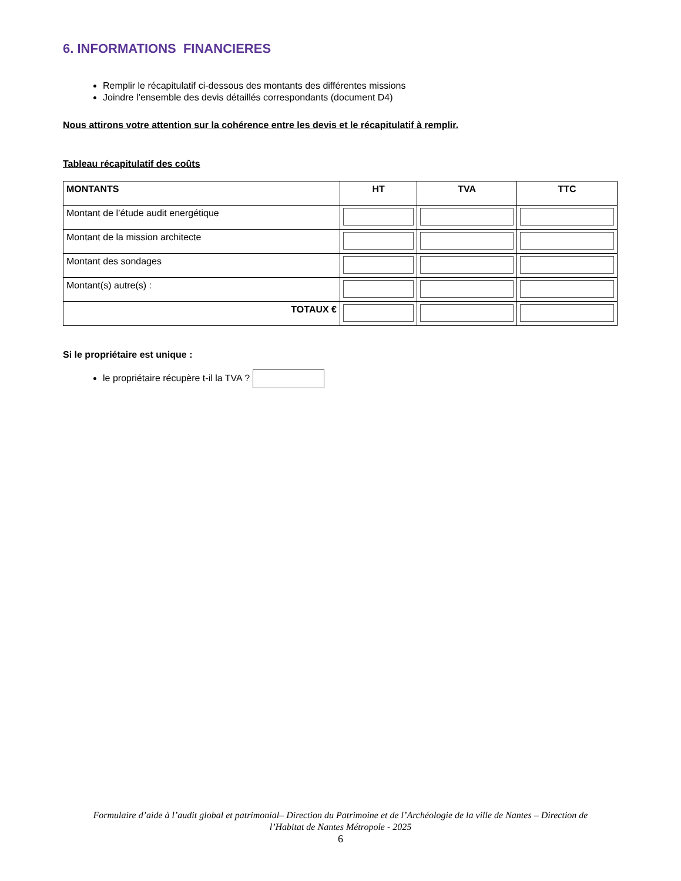6. INFORMATIONS FINANCIERES
Remplir le récapitulatif ci-dessous des montants des différentes missions
Joindre l’ensemble des devis détaillés correspondants (document D4)
Nous attirons votre attention sur la cohérence entre les devis et le récapitulatif à remplir.
Tableau récapitulatif des coûts
| MONTANTS | HT | TVA | TTC |
| --- | --- | --- | --- |
| Montant de l’étude audit energétique | | | |
| Montant de la mission architecte | | | |
| Montant des sondages | | | |
| Montant(s) autre(s) : | | | |
| TOTAUX € | | | |
Si le propriétaire est unique :
le propriétaire récupère t-il la TVA ?
Formulaire d’aide à l’audit global et patrimonial– Direction du Patrimoine et de l’Archéologie de la ville de Nantes – Direction de
l’Habitat de Nantes Métropole - 2025
6